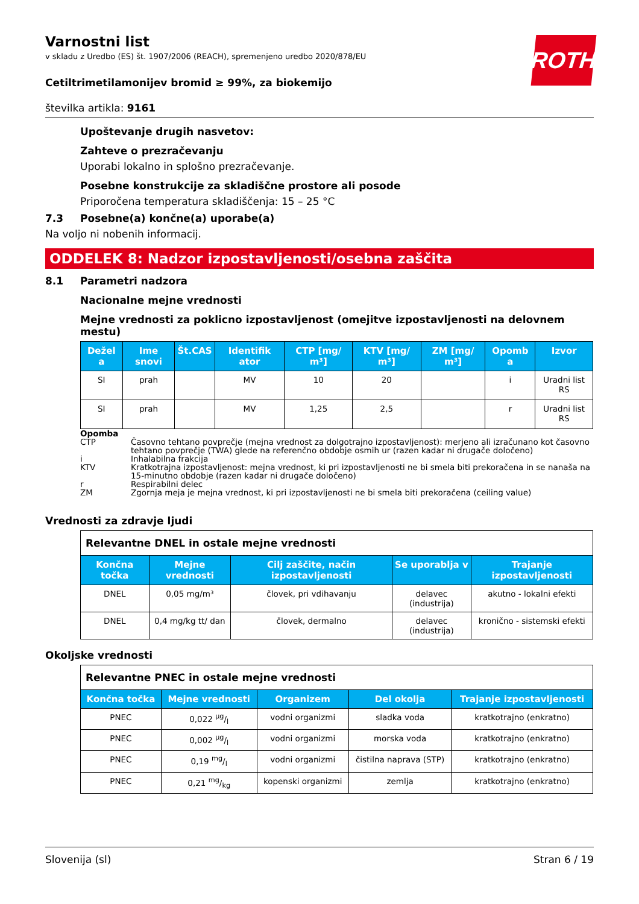ROTH
Varnostni list
v skladu z Uredbo (ES) št. 1907/2006 (REACH), spremenjeno uredbo 2020/878/EU
Cetiltrimetilamonijev bromid ≥ 99%, za biokemijo
številka artikla: 9161
Upoštevanje drugih nasvetov:
Zahteve o prezračevanju
Uporabi lokalno in splošno prezračevanje.
Posebne konstrukcije za skladiščne prostore ali posode
Priporočena temperatura skladiščenja: 15 – 25 °C
7.3 Posebne(a) končne(a) uporabe(a)
Na voljo ni nobenih informacij.
ODDELEK 8: Nadzor izpostavljenosti/osebna zaščita
8.1 Parametri nadzora
Nacionalne mejne vrednosti
Mejne vrednosti za poklicno izpostavljenost (omejitve izpostavljenosti na delovnem mestu)
| Dežel a | Ime snovi | Št.CAS | Identifik ator | CTP [mg/ m³] | KTV [mg/ m³] | ZM [mg/ m³] | Opomb a | Izvor |
| --- | --- | --- | --- | --- | --- | --- | --- | --- |
| SI | prah | | MV | 10 | 20 | | i | Uradni list RS |
| SI | prah | | MV | 1,25 | 2,5 | | r | Uradni list RS |
Opomba
CTP Časovno tehtano povprečje (mejna vrednost za dolgotrajno izpostavljenost): merjeno ali izračunano kot časovno tehtano povprečje (TWA) glede na referenčno obdobje osmih ur (razen kadar ni drugače določeno)
i Inhalabilna frakcija
KTV Kratkotrajna izpostavljenost: mejna vrednost, ki pri izpostavljenosti ne bi smela biti prekoračena in se nanaša na 15-minutno obdobje (razen kadar ni drugače določeno)
r Respirabilni delec
ZM Zgornja meja je mejna vrednost, ki pri izpostavljenosti ne bi smela biti prekoračena (ceiling value)
Vrednosti za zdravje ljudi
| Relevantne DNEL in ostale mejne vrednosti | | | | |
| --- | --- | --- | --- | --- |
| Končna točka | Mejne vrednosti | Cilj zaščite, način izpostavljenosti | Se uporablja v | Trajanje izpostavljenosti |
| DNEL | 0,05 mg/m³ | človek, pri vdihavanju | delavec (industrija) | akutno - lokalni efekti |
| DNEL | 0,4 mg/kg tt/ dan | človek, dermalno | delavec (industrija) | kronično - sistemski efekti |
Okoljske vrednosti
| Relevantne PNEC in ostale mejne vrednosti | | | | |
| --- | --- | --- | --- | --- |
| Končna točka | Mejne vrednosti | Organizem | Del okolja | Trajanje izpostavljenosti |
| PNEC | 0,022 µg/l | vodni organizmi | sladka voda | kratkotrajno (enkratno) |
| PNEC | 0,002 µg/l | vodni organizmi | morska voda | kratkotrajno (enkratno) |
| PNEC | 0,19 mg/l | vodni organizmi | čistilna naprava (STP) | kratkotrajno (enkratno) |
| PNEC | 0,21 mg/kg | kopenski organizmi | zemlja | kratkotrajno (enkratno) |
Slovenija (sl) Stran 6 / 19